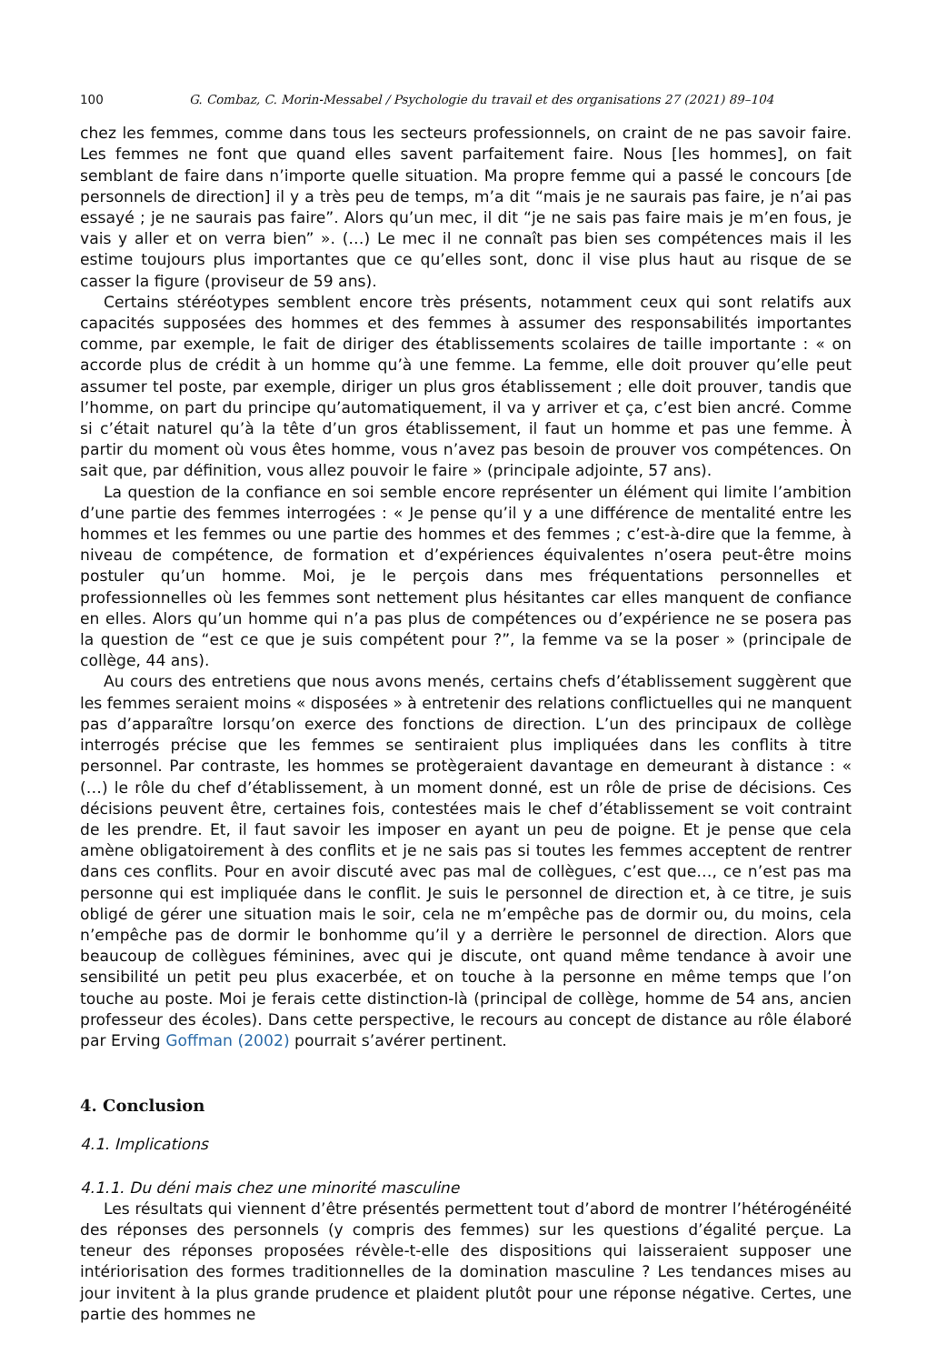100 G. Combaz, C. Morin-Messabel / Psychologie du travail et des organisations 27 (2021) 89–104
chez les femmes, comme dans tous les secteurs professionnels, on craint de ne pas savoir faire. Les femmes ne font que quand elles savent parfaitement faire. Nous [les hommes], on fait semblant de faire dans n’importe quelle situation. Ma propre femme qui a passé le concours [de personnels de direction] il y a très peu de temps, m’a dit “mais je ne saurais pas faire, je n’ai pas essayé ; je ne saurais pas faire”. Alors qu’un mec, il dit “je ne sais pas faire mais je m’en fous, je vais y aller et on verra bien” ». (…) Le mec il ne connaît pas bien ses compétences mais il les estime toujours plus importantes que ce qu’elles sont, donc il vise plus haut au risque de se casser la figure (proviseur de 59 ans).
Certains stéréotypes semblent encore très présents, notamment ceux qui sont relatifs aux capacités supposées des hommes et des femmes à assumer des responsabilités importantes comme, par exemple, le fait de diriger des établissements scolaires de taille importante : « on accorde plus de crédit à un homme qu’à une femme. La femme, elle doit prouver qu’elle peut assumer tel poste, par exemple, diriger un plus gros établissement ; elle doit prouver, tandis que l’homme, on part du principe qu’automatiquement, il va y arriver et ça, c’est bien ancré. Comme si c’était naturel qu’à la tête d’un gros établissement, il faut un homme et pas une femme. À partir du moment où vous êtes homme, vous n’avez pas besoin de prouver vos compétences. On sait que, par définition, vous allez pouvoir le faire » (principale adjointe, 57 ans).
La question de la confiance en soi semble encore représenter un élément qui limite l’ambition d’une partie des femmes interrogées : « Je pense qu’il y a une différence de mentalité entre les hommes et les femmes ou une partie des hommes et des femmes ; c’est-à-dire que la femme, à niveau de compétence, de formation et d’expériences équivalentes n’osera peut-être moins postuler qu’un homme. Moi, je le perçois dans mes fréquentations personnelles et professionnelles où les femmes sont nettement plus hésitantes car elles manquent de confiance en elles. Alors qu’un homme qui n’a pas plus de compétences ou d’expérience ne se posera pas la question de “est ce que je suis compétent pour ?”, la femme va se la poser » (principale de collège, 44 ans).
Au cours des entretiens que nous avons menés, certains chefs d’établissement suggèrent que les femmes seraient moins « disposées » à entretenir des relations conflictuelles qui ne manquent pas d’apparaître lorsqu’on exerce des fonctions de direction. L’un des principaux de collège interrogés précise que les femmes se sentiraient plus impliquées dans les conflits à titre personnel. Par contraste, les hommes se protègeraient davantage en demeurant à distance : « (…) le rôle du chef d’établissement, à un moment donné, est un rôle de prise de décisions. Ces décisions peuvent être, certaines fois, contestées mais le chef d’établissement se voit contraint de les prendre. Et, il faut savoir les imposer en ayant un peu de poigne. Et je pense que cela amène obligatoirement à des conflits et je ne sais pas si toutes les femmes acceptent de rentrer dans ces conflits. Pour en avoir discuté avec pas mal de collègues, c’est que…, ce n’est pas ma personne qui est impliquée dans le conflit. Je suis le personnel de direction et, à ce titre, je suis obligé de gérer une situation mais le soir, cela ne m’empêche pas de dormir ou, du moins, cela n’empêche pas de dormir le bonhomme qu’il y a derrière le personnel de direction. Alors que beaucoup de collègues féminines, avec qui je discute, ont quand même tendance à avoir une sensibilité un petit peu plus exacerbée, et on touche à la personne en même temps que l’on touche au poste. Moi je ferais cette distinction-là (principal de collège, homme de 54 ans, ancien professeur des écoles). Dans cette perspective, le recours au concept de distance au rôle élaboré par Erving Goffman (2002) pourrait s’avérer pertinent.
4. Conclusion
4.1. Implications
4.1.1. Du déni mais chez une minorité masculine
Les résultats qui viennent d’être présentés permettent tout d’abord de montrer l’hétérogénéité des réponses des personnels (y compris des femmes) sur les questions d’égalité perçue. La teneur des réponses proposées révèle-t-elle des dispositions qui laisseraient supposer une intériorisation des formes traditionnelles de la domination masculine ? Les tendances mises au jour invitent à la plus grande prudence et plaident plutôt pour une réponse négative. Certes, une partie des hommes ne